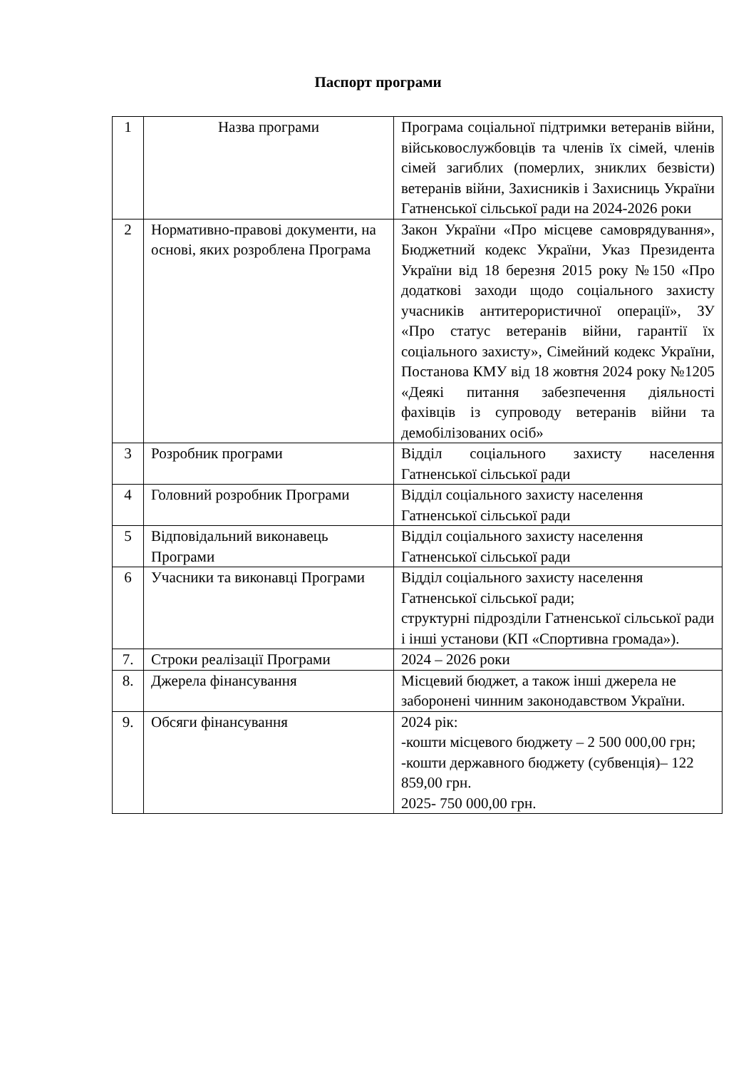Паспорт програми
| 1 | Назва програми | Програма соціальної підтримки ветеранів війни, військовослужбовців та членів їх сімей, членів сімей загиблих (померлих, зниклих безвісти) ветеранів війни, Захисників і Захисниць України Гатненської сільської ради на 2024-2026 роки |
| 2 | Нормативно-правові документи, на основі, яких розроблена Програма | Закон України «Про місцеве самоврядування», Бюджетний кодекс України, Указ Президента України від 18 березня 2015 року №150 «Про додаткові заходи щодо соціального захисту учасників антитерористичної операції», ЗУ «Про статус ветеранів війни, гарантії їх соціального захисту», Сімейний кодекс України, Постанова КМУ від 18 жовтня 2024 року №1205 «Деякі питання забезпечення діяльності фахівців із супроводу ветеранів війни та демобілізованих осіб» |
| 3 | Розробник програми | Відділ соціального захисту населення Гатненської сільської ради |
| 4 | Головний розробник Програми | Відділ соціального захисту населення Гатненської сільської ради |
| 5 | Відповідальний виконавець Програми | Відділ соціального захисту населення Гатненської сільської ради |
| 6 | Учасники та виконавці Програми | Відділ соціального захисту населення Гатненської сільської ради; структурні підрозділи Гатненської сільської ради і інші установи (КП «Спортивна громада»). |
| 7. | Строки реалізації Програми | 2024 – 2026 роки |
| 8. | Джерела фінансування | Місцевий бюджет, а також інші джерела не заборонені чинним законодавством України. |
| 9. | Обсяги фінансування | 2024 рік: -кошти місцевого бюджету – 2 500 000,00 грн; -кошти державного бюджету (субвенція)– 122 859,00 грн. 2025- 750 000,00 грн. |